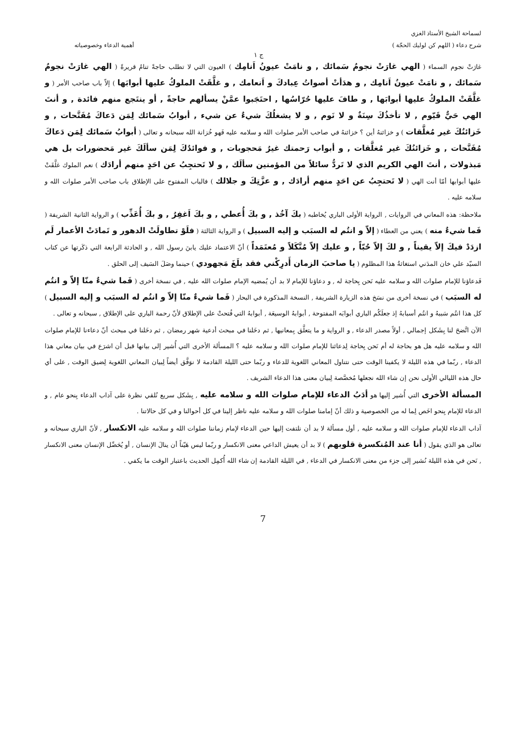لسماحة الشيخ الأستاذ الغزي
شرح دعاء ( اللهم كن لوليك الحجّة ) أهمية الدعاء وخصوصياته
ج ١
غارَتْ نجوم السماء ( الهي غارَتْ نجومُ سَمائك , و نامَتْ عيونُ اَنامِك ) العيون التي لا تطلب حاجةً تنامُ قريرةً ( الهي غارَتْ نجومُ سَمائك , و نامَتْ عيونُ اَنامِك , و هدَأتْ أصواتُ عِبادكَ و اَنعامك , و غلَّقَتْ الملوكُ عليها أبوابَها ) إلاّ باب صاحب الأمر ( و غلَّقَتْ الملوكُ عليها أبوابَها , و طافَ عليها حُرّاسُها , احتَجَبوا عمَّنْ يسألهم حاجةً , أو ينتَجع منهم فائدة , و أنتَ الهي حَيٌّ قَيّوم , لا تأخذُكَ سِنَةٌ و لا نَوم , و لا يشغلُكَ شيءٌ عن شيء , أبوابُ سَمائك لِمَن دَعاكَ مُفَتَّحات , و خَزائنُكَ غير مُغلَّقات ) و خزائنهُ أين ؟ خزائنهُ في صاحب الأمر صلوات الله و سلامه عليه فَهو خُزانة الله سبحانه و تعالى ( أبوابُ سَمائك لِمَن دَعاكَ مُفَتَّحات , و خَزائنُكَ غير مُغلَّقات , و أبواب رَحمتك غيرُ مَحجوبات , و فوائدُكَ لِمَن سألَكَ غير مَحضورات بل هي مَبذولات , أنتَ الهي الكريم الذي لا تَردُّ سائلاً من المؤمنين سألَك , و لا تَحتجِبُ عن احَدٍ منهم أرادَك ) نعم الملوك غلَّقَتْ عليها أبوابها أمّا أنت الهي ( لا تَحتجِبُ عن احَدٍ منهم أرادَك , و عزَّتِكَ و جلالك ) فالباب المفتوح على الإطلاق باب صاحب الأمر صلوات الله و سلامه عليه .
ملاحظة: هذه المعاني في الروايات , الرواية الأولى الباري يُخاطبه ( بكَ آخُذ , و بكَ أُعطي , و بكَ اَغفِرُ , و بكَ أُعَذِّب ) و الرواية الثانية الشريفة ( فَما شيءٌ منه ) يعني من العطاء ( إلاّ و انتُم له السبَب و إليه السبيل ) و الرواية الثالثة ( فلَوْ تطاولَتْ الدهور و تَمادَتْ الأعمار لَم ازدَدْ فيكَ إلاّ يقيناً , و لكَ إلاّ حُبّاً , و عليك إلاّ مُتَّكَلاً و مُعتَمَداً ) أنّ الاعتماد عليك يابنَ رسول الله , و الحادثة الرابعة التي ذكَرتها عن كتاب السيّد علي خان المدَني استغاثةُ هذا المظلوم ( يا صاحبَ الزمان أَدرِكْني فقد بلَغَ مَجهودي ) حينما وصَلَ السَيف إلى الحلق .
فَدعاؤنا للإمام صلوات الله و سلامه عليه نَحن بِحاجة له , و دعاؤنا للإمام لا بد أن يُمضيه الإمام صلوات الله عليه , في نسخة أخرى ( فَما شيءٌ منّا إلاّ و انتُم له السبَب ) في نسخة أخرى من نسَخ هذه الزيارة الشريفة , النسخة المذكورة في البحار ( فَما شيءٌ منّا إلاّ و انتُم له السبَب و إليه السبيل ) كل هذا انتُم سَببهُ و انتُم أسبابهُ إذ جعلَكُم الباري أبوابَه المفتوحة , أبوابهُ الوسيعَة , أبوابهُ التي فُتحتْ على الإطلاق لأنّ رحمة الباري على الإطلاق , سبحانه و تعالى .
الآن اتَّضحَ لنا بِشَكل إجمالي , أولاً مصدر الدعاء , و الرواية و ما يتعلَّق بِمعانيها , ثم دخَلنا في مبحث أدعية شهر رمضان , ثم دخَلنا في مبحث أنّ دعاءنا للإمام صلوات الله و سلامه عليه هل هو بحاجة له أم نَحن بِحاجة لِدعائنا للإمام صلوات الله و سلامه عليه ؟ المسألة الأخرى التي أُشير إلى بيانها قبل أن اشرَع في بيان معاني هذا الدعاء , ربّما في هذه الليلة لا يكفينا الوقت حتى نتناول المعاني اللغوية للدعاء و ربّما حتى الليلة القادمة لا نوَفَّق أيضاً لِبيان المعاني اللغوية لِضيق الوقت , على أي حال هذه الليالي الأولى نحن إن شاء الله نجعلها مُخصَّصة لِبيان معنى هذا الدعاء الشريف .
المسألة الأخرى التي أُشير إليها هو أدَبُ الدعاء للإمام صلوات الله و سلامه عليه , بِشَكل سريع نُلقي نظرة على آداب الدعاء بِنحو عام , و الدعاء للإمام بِنحو اخَص لِما له من الخصوصية و ذلك أنّ إمامنا صلوات الله و سلامه عليه ناظر إلينا في كل أحوالنا و في كل حالاتنا .
آداب الدعاء للإمام صلوات الله و سلامه عليه , أول مسألة لا بد أن نلتفت إليها حين الدعاء لإمام زماننا صلوات الله و سلامه عليه الانكسار , لأنّ الباري سبحانه و تعالى هو الذي يقول ( أنا عند المُنكسرة قلوبهم ) لا بد أن يعيش الداعي معنى الانكسار و ربّما ليس هَيّناً أن ينالَ الإنسان , أو يُحَصِّل الإنسان معنى الانكسار , نَحن في هذه الليلة نُشير إلى جزء من معنى الانكسار في الدعاء , في الليلة القادمة إن شاء الله أُكمِل الحديث باعتبار الوقت ما يكفي .
7